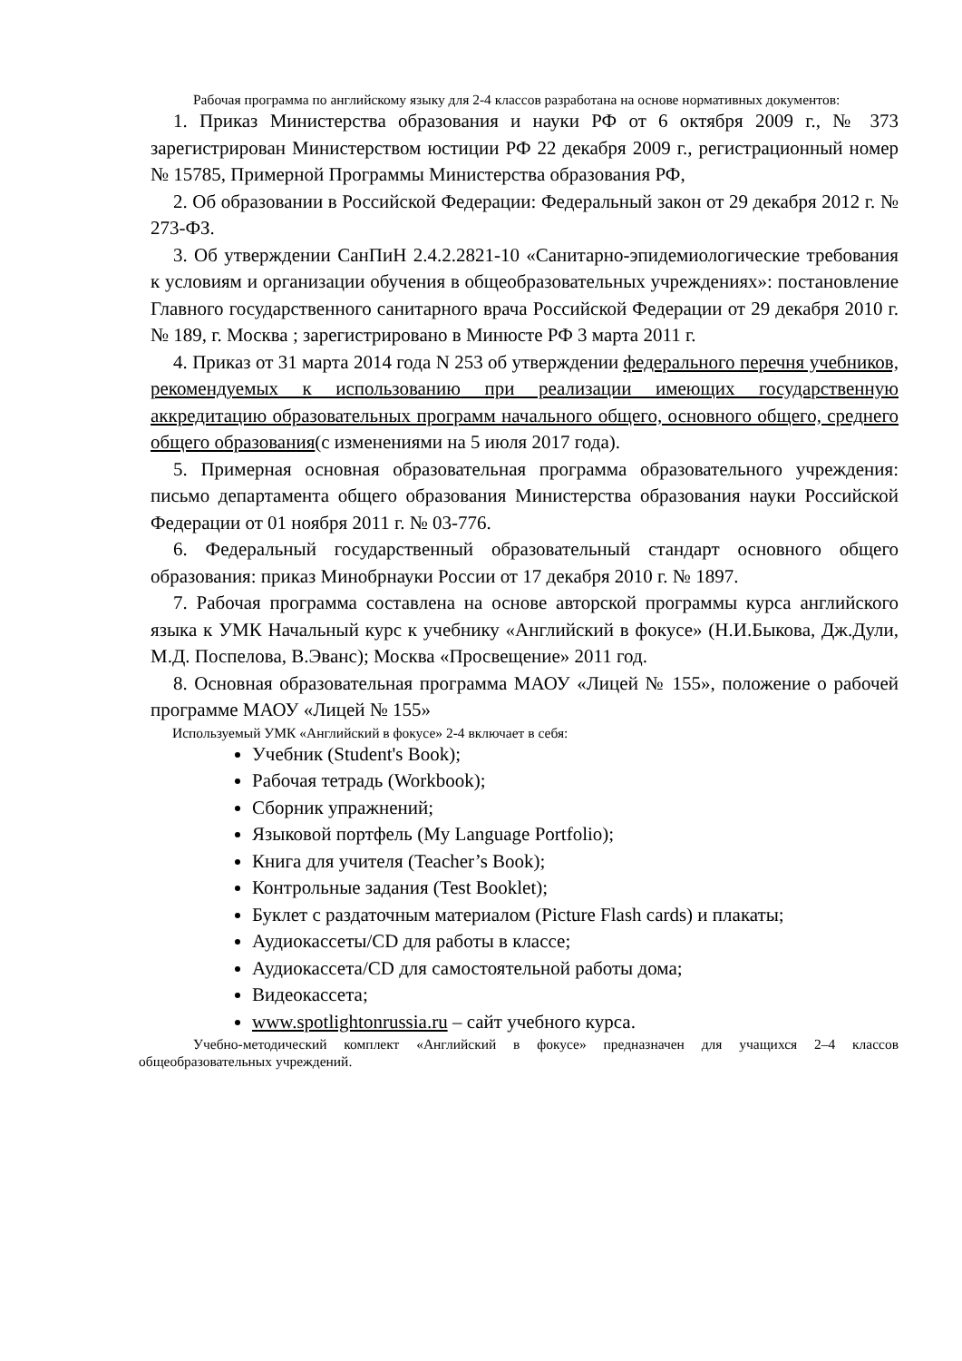Рабочая программа по английскому языку для 2-4 классов разработана на основе нормативных документов:
1. Приказ Министерства образования и науки РФ от 6 октября 2009 г., № 373 зарегистрирован Министерством юстиции РФ 22 декабря 2009 г., регистрационный номер № 15785, Примерной Программы Министерства образования РФ,
2. Об образовании в Российской Федерации: Федеральный закон от 29 декабря 2012 г. № 273-ФЗ.
3. Об утверждении СанПиН 2.4.2.2821-10 «Санитарно-эпидемиологические требования к условиям и организации обучения в общеобразовательных учреждениях»: постановление Главного государственного санитарного врача Российской Федерации от 29 декабря 2010 г. № 189, г. Москва ; зарегистрировано в Минюсте РФ 3 марта 2011 г.
4. Приказ от 31 марта 2014 года N 253 об утверждении федерального перечня учебников, рекомендуемых к использованию при реализации имеющих государственную аккредитацию образовательных программ начального общего, основного общего, среднего общего образования(с изменениями на 5 июля 2017 года).
5. Примерная основная образовательная программа образовательного учреждения: письмо департамента общего образования Министерства образования науки Российской Федерации от 01 ноября 2011 г. № 03-776.
6. Федеральный государственный образовательный стандарт основного общего образования: приказ Минобрнауки России от 17 декабря 2010 г. № 1897.
7. Рабочая программа составлена на основе авторской программы курса английского языка к УМК Начальный курс к учебнику «Английский в фокусе» (Н.И.Быкова, Дж.Дули, М.Д. Поспелова, В.Эванс); Москва «Просвещение» 2011 год.
8. Основная образовательная программа МАОУ «Лицей № 155», положение о рабочей программе МАОУ «Лицей № 155»
Используемый УМК «Английский в фокусе» 2-4 включает в себя:
Учебник (Student's Book);
Рабочая тетрадь (Workbook);
Сборник упражнений;
Языковой портфель (My Language Portfolio);
Книга для учителя (Teacher’s Book);
Контрольные задания (Test Booklet);
Буклет с раздаточным материалом (Picture Flash cards) и плакаты;
Аудиокассеты/CD для работы в классе;
Аудиокассета/CD для самостоятельной работы дома;
Видеокассета;
www.spotlightonrussia.ru – сайт учебного курса.
Учебно-методический комплект «Английский в фокусе» предназначен для учащихся 2–4 классов общеобразовательных учреждений.